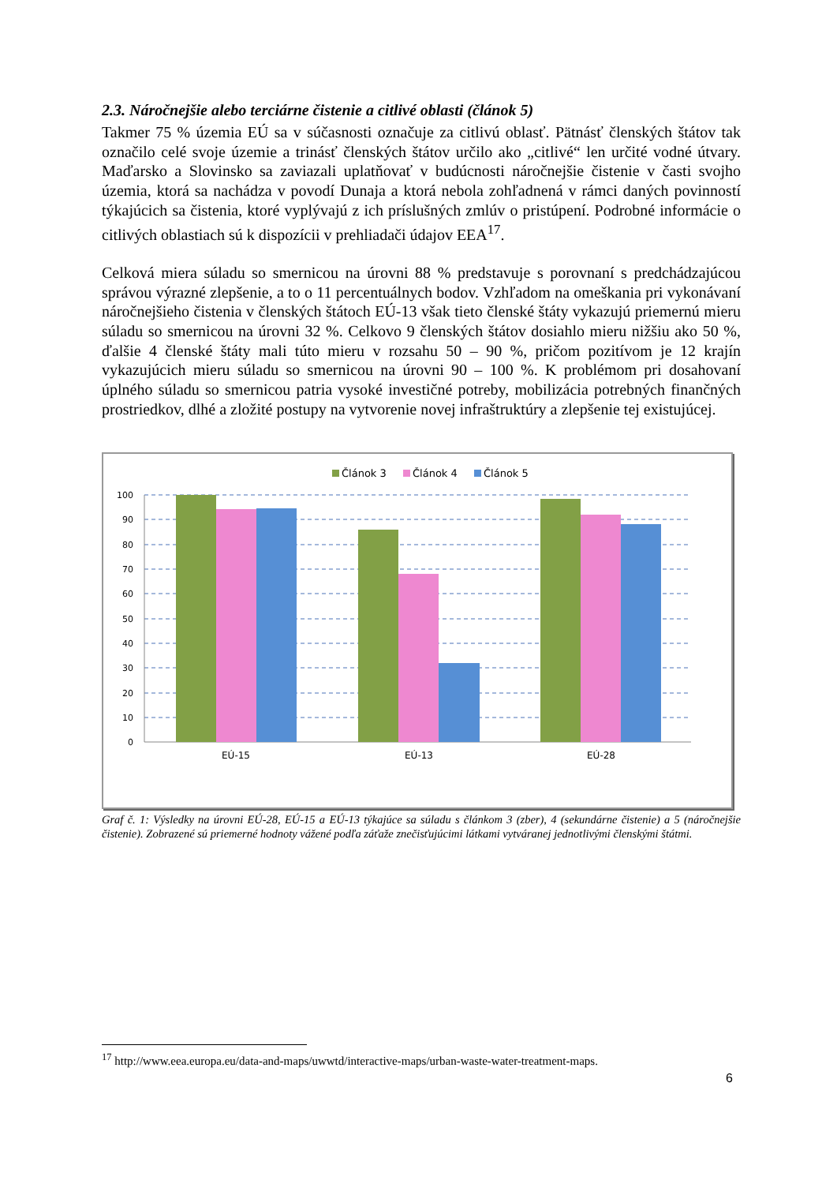2.3. Náročnejšie alebo terciárne čistenie a citlivé oblasti (článok 5)
Takmer 75 % územia EÚ sa v súčasnosti označuje za citlivú oblasť. Pätnásť členských štátov tak označilo celé svoje územie a trinásť členských štátov určilo ako „citlivé“ len určité vodné útvary. Maďarsko a Slovinsko sa zaviazali uplatňovať v budúcnosti náročnejšie čistenie v časti svojho územia, ktorá sa nachádza v povodí Dunaja a ktorá nebola zohľadnená v rámci daných povinností týkajúcich sa čistenia, ktoré vyplývajú z ich príslušných zmlúv o pristúpení. Podrobné informácie o citlivých oblastiach sú k dispozícii v prehliadači údajov EEA<sup>17</sup>.
Celková miera súladu so smernicou na úrovni 88 % predstavuje s porovnaní s predchádzajúcou správou výrazné zlepšenie, a to o 11 percentuálnych bodov. Vzhľadom na omeškania pri vykonávaní náročnejšieho čistenia v členských štátoch EÚ-13 však tieto členské štáty vykazujú priemernú mieru súladu so smernicou na úrovni 32 %. Celkovo 9 členských štátov dosiahlo mieru nižšiu ako 50 %, ďalšie 4 členské štáty mali túto mieru v rozsahu 50 – 90 %, pričom pozitívom je 12 krajín vykazujúcich mieru súladu so smernicou na úrovni 90 – 100 %. K problémom pri dosahovaní úplného súladu so smernicou patria vysoké investičné potreby, mobilizácia potrebných finančných prostriedkov, dlhé a zložité postupy na vytvorenie novej infraštruktúry a zlepšenie tej existujúcej.
Článok 3
Článok 4
Článok 5
100
90
80
70
60
50
40
30
20
10
0
EÚ-15
EÚ-13
EÚ-28
Graf č. 1: Výsledky na úrovni EÚ-28, EÚ-15 a EÚ-13 týkajúce sa súladu s článkom 3 (zber), 4 (sekundárne čistenie) a 5 (náročnejšie čistenie). Zobrazené sú priemerné hodnoty vážené podľa záťaže znečisťujúcimi látkami vytváranej jednotlivými členskými štátmi.
<sup>17</sup> http://www.eea.europa.eu/data-and-maps/uwwtd/interactive-maps/urban-waste-water-treatment-maps.
6